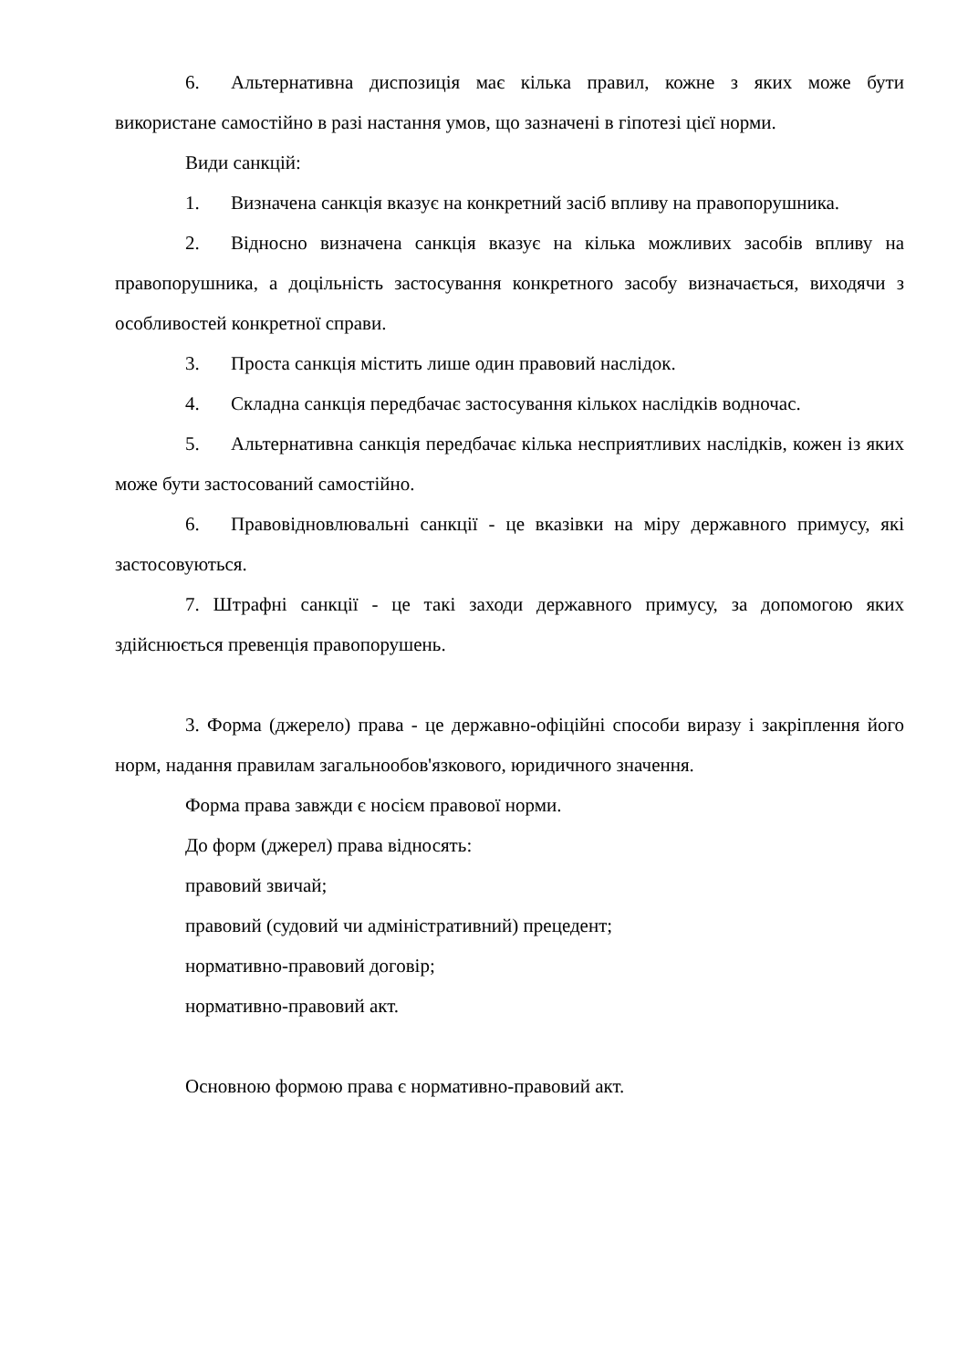6. Альтернативна диспозиція має кілька правил, кожне з яких може бути використане самостійно в разі настання умов, що зазначені в гіпотезі цієї норми.
Види санкцій:
1. Визначена санкція вказує на конкретний засіб впливу на правопорушника.
2. Відносно визначена санкція вказує на кілька можливих засобів впливу на правопорушника, а доцільність застосування конкретного засобу визначається, виходячи з особливостей конкретної справи.
3. Проста санкція містить лише один правовий наслідок.
4. Складна санкція передбачає застосування кількох наслідків водночас.
5. Альтернативна санкція передбачає кілька несприятливих наслідків, кожен із яких може бути застосований самостійно.
6. Правовідновлювальні санкції - це вказівки на міру державного примусу, які застосовуються.
7. Штрафні санкції - це такі заходи державного примусу, за допомогою яких здійснюється превенція правопорушень.
3. Форма (джерело) права - це державно-офіційні способи виразу і закріплення його норм, надання правилам загальнообов'язкового, юридичного значення.
Форма права завжди є носієм правової норми.
До форм (джерел) права відносять:
правовий звичай;
правовий (судовий чи адміністративний) прецедент;
нормативно-правовий договір;
нормативно-правовий акт.
Основною формою права є нормативно-правовий акт.